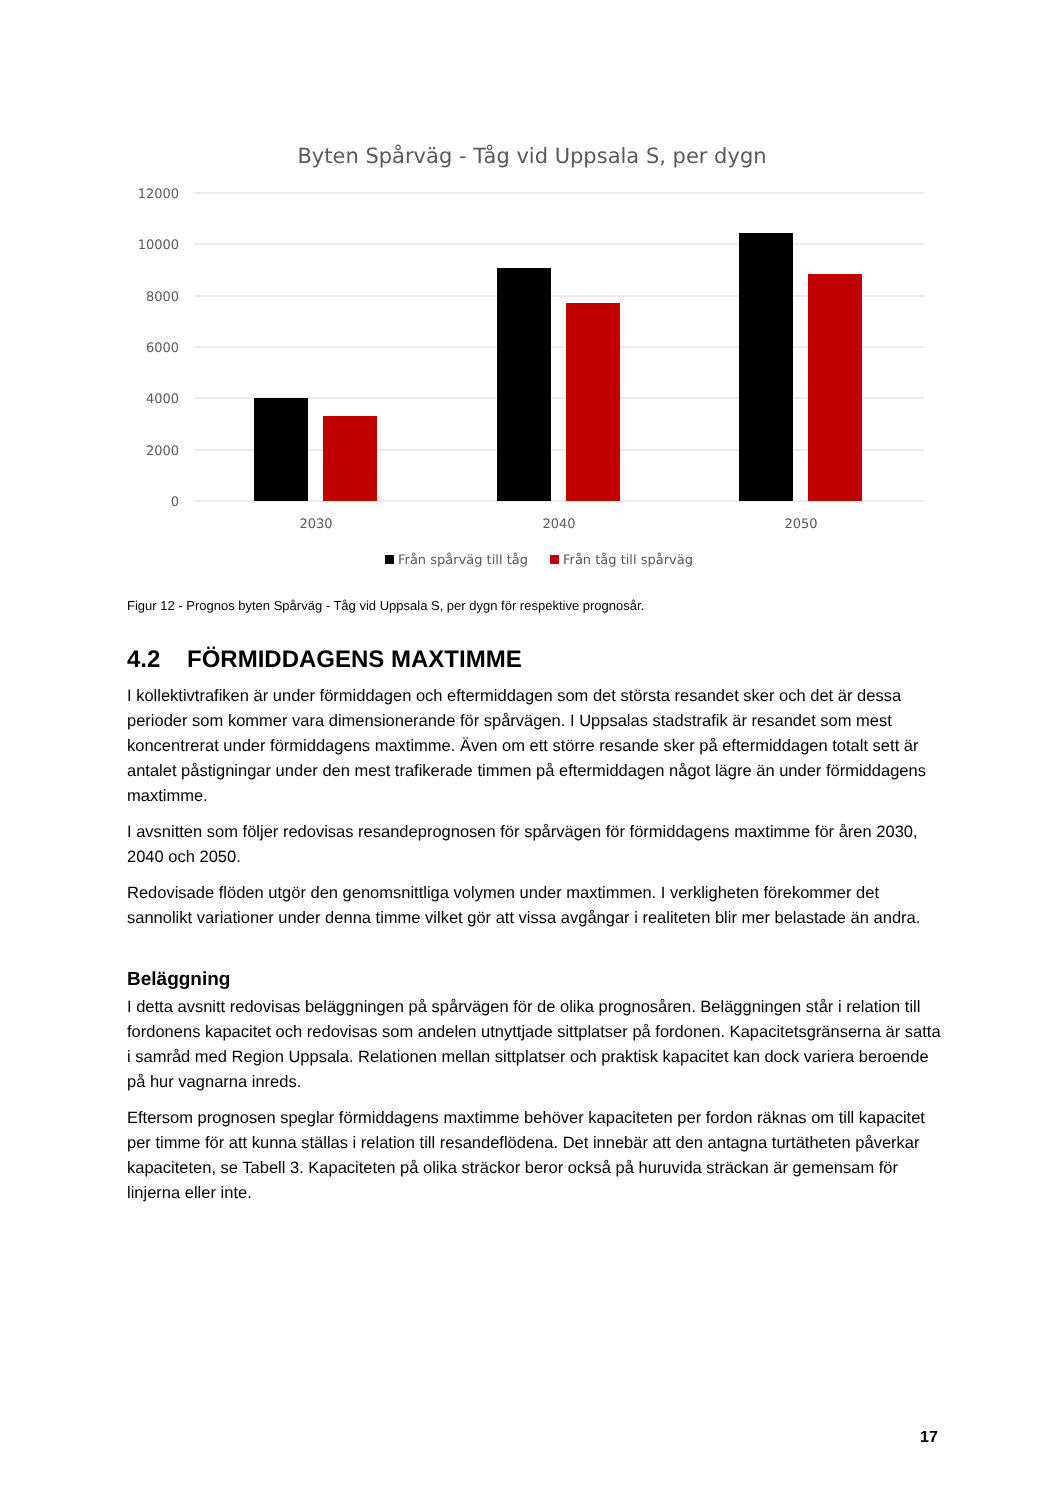Byten Spårväg - Tåg vid Uppsala S, per dygn
12000
10000
8000
6000
4000
2000
0
2030
2040
2050
Från spårväg till tåg
Från tåg till spårväg
Figur 12 - Prognos byten Spårväg - Tåg vid Uppsala S, per dygn för respektive prognosår.
4.2 FÖRMIDDAGENS MAXTIMME
I kollektivtrafiken är under förmiddagen och eftermiddagen som det största resandet sker och det är dessa perioder som kommer vara dimensionerande för spårvägen. I Uppsalas stadstrafik är resandet som mest koncentrerat under förmiddagens maxtimme. Även om ett större resande sker på eftermiddagen totalt sett är antalet påstigningar under den mest trafikerade timmen på eftermiddagen något lägre än under förmiddagens maxtimme.
I avsnitten som följer redovisas resandeprognosen för spårvägen för förmiddagens maxtimme för åren 2030, 2040 och 2050.
Redovisade flöden utgör den genomsnittliga volymen under maxtimmen. I verkligheten förekommer det sannolikt variationer under denna timme vilket gör att vissa avgångar i realiteten blir mer belastade än andra.
Beläggning
I detta avsnitt redovisas beläggningen på spårvägen för de olika prognosåren. Beläggningen står i relation till fordonens kapacitet och redovisas som andelen utnyttjade sittplatser på fordonen. Kapacitetsgränserna är satta i samråd med Region Uppsala. Relationen mellan sittplatser och praktisk kapacitet kan dock variera beroende på hur vagnarna inreds.
Eftersom prognosen speglar förmiddagens maxtimme behöver kapaciteten per fordon räknas om till kapacitet per timme för att kunna ställas i relation till resandeflödena. Det innebär att den antagna turtätheten påverkar kapaciteten, se Tabell 3. Kapaciteten på olika sträckor beror också på huruvida sträckan är gemensam för linjerna eller inte.
17